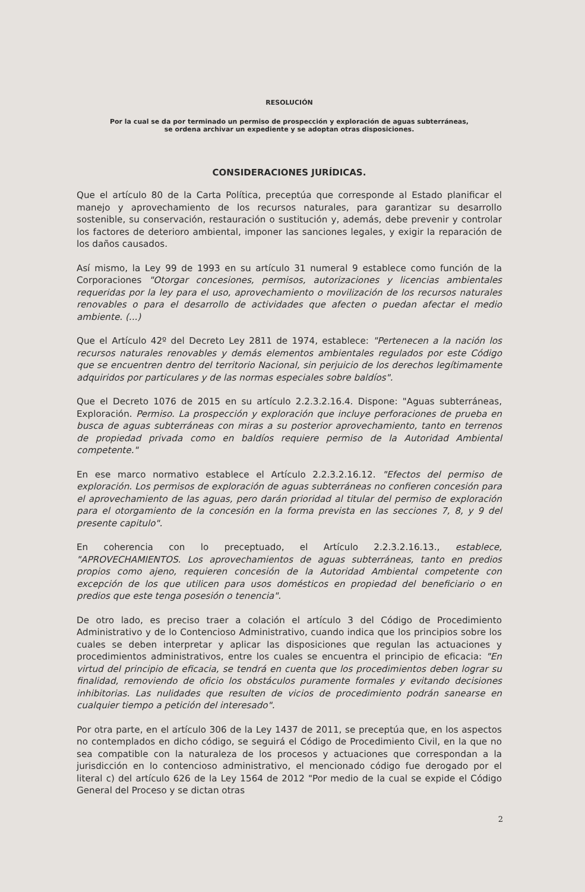RESOLUCIÓN
Por la cual se da por terminado un permiso de prospección y exploración de aguas subterráneas,
se ordena archivar un expediente y se adoptan otras disposiciones.
CONSIDERACIONES JURÍDICAS.
Que el artículo 80 de la Carta Política, preceptúa que corresponde al Estado planificar el manejo y aprovechamiento de los recursos naturales, para garantizar su desarrollo sostenible, su conservación, restauración o sustitución y, además, debe prevenir y controlar los factores de deterioro ambiental, imponer las sanciones legales, y exigir la reparación de los daños causados.
Así mismo, la Ley 99 de 1993 en su artículo 31 numeral 9 establece como función de la Corporaciones "Otorgar concesiones, permisos, autorizaciones y licencias ambientales requeridas por la ley para el uso, aprovechamiento o movilización de los recursos naturales renovables o para el desarrollo de actividades que afecten o puedan afectar el medio ambiente. (...)
Que el Artículo 42º del Decreto Ley 2811 de 1974, establece: "Pertenecen a la nación los recursos naturales renovables y demás elementos ambientales regulados por este Código que se encuentren dentro del territorio Nacional, sin perjuicio de los derechos legítimamente adquiridos por particulares y de las normas especiales sobre baldíos".
Que el Decreto 1076 de 2015 en su artículo 2.2.3.2.16.4. Dispone: "Aguas subterráneas, Exploración. Permiso. La prospección y exploración que incluye perforaciones de prueba en busca de aguas subterráneas con miras a su posterior aprovechamiento, tanto en terrenos de propiedad privada como en baldíos requiere permiso de la Autoridad Ambiental competente."
En ese marco normativo establece el Artículo 2.2.3.2.16.12. "Efectos del permiso de exploración. Los permisos de exploración de aguas subterráneas no confieren concesión para el aprovechamiento de las aguas, pero darán prioridad al titular del permiso de exploración para el otorgamiento de la concesión en la forma prevista en las secciones 7, 8, y 9 del presente capitulo".
En coherencia con lo preceptuado, el Artículo 2.2.3.2.16.13., establece, "APROVECHAMIENTOS. Los aprovechamientos de aguas subterráneas, tanto en predios propios como ajeno, requieren concesión de la Autoridad Ambiental competente con excepción de los que utilicen para usos domésticos en propiedad del beneficiario o en predios que este tenga posesión o tenencia".
De otro lado, es preciso traer a colación el artículo 3 del Código de Procedimiento Administrativo y de lo Contencioso Administrativo, cuando indica que los principios sobre los cuales se deben interpretar y aplicar las disposiciones que regulan las actuaciones y procedimientos administrativos, entre los cuales se encuentra el principio de eficacia: "En virtud del principio de eficacia, se tendrá en cuenta que los procedimientos deben lograr su finalidad, removiendo de oficio los obstáculos puramente formales y evitando decisiones inhibitorias. Las nulidades que resulten de vicios de procedimiento podrán sanearse en cualquier tiempo a petición del interesado".
Por otra parte, en el artículo 306 de la Ley 1437 de 2011, se preceptúa que, en los aspectos no contemplados en dicho código, se seguirá el Código de Procedimiento Civil, en la que no sea compatible con la naturaleza de los procesos y actuaciones que correspondan a la jurisdicción en lo contencioso administrativo, el mencionado código fue derogado por el literal c) del artículo 626 de la Ley 1564 de 2012 "Por medio de la cual se expide el Código General del Proceso y se dictan otras
2